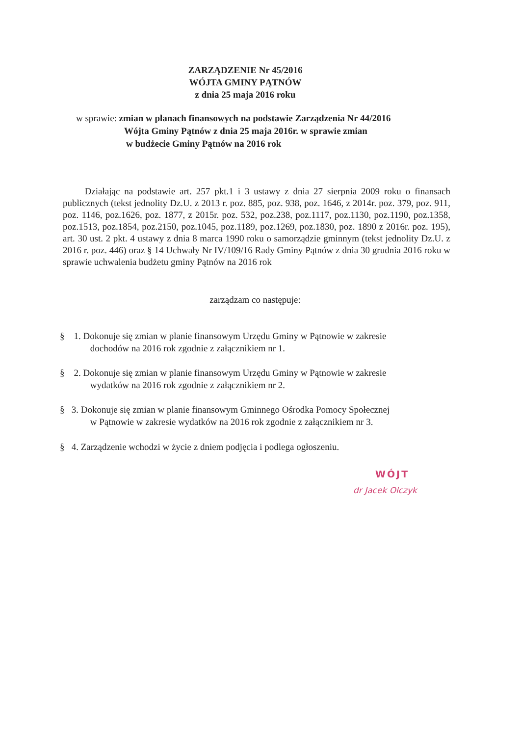ZARZĄDZENIE Nr 45/2016
WÓJTA GMINY PĄTNÓW
z dnia 25 maja 2016 roku
w sprawie: zmian w planach finansowych na podstawie Zarządzenia Nr 44/2016
Wójta Gminy Pątnów z dnia 25 maja 2016r. w sprawie zmian
w budżecie Gminy Pątnów na 2016 rok
Działając na podstawie art. 257 pkt.1 i 3 ustawy z dnia 27 sierpnia 2009 roku o finansach publicznych (tekst jednolity Dz.U. z 2013 r. poz. 885, poz. 938, poz. 1646, z 2014r. poz. 379, poz. 911, poz. 1146, poz.1626, poz. 1877, z 2015r. poz. 532, poz.238, poz.1117, poz.1130, poz.1190, poz.1358, poz.1513, poz.1854, poz.2150, poz.1045, poz.1189, poz.1269, poz.1830, poz. 1890 z 2016r. poz. 195), art. 30 ust. 2 pkt. 4 ustawy z dnia 8 marca 1990 roku o samorządzie gminnym (tekst jednolity Dz.U. z 2016 r. poz. 446) oraz § 14 Uchwały Nr IV/109/16 Rady Gminy Pątnów z dnia 30 grudnia 2016 roku w sprawie uchwalenia budżetu gminy Pątnów na 2016 rok
zarządzam co następuje:
§ 1. Dokonuje się zmian w planie finansowym Urzędu Gminy w Pątnowie w zakresie
dochodów na 2016 rok zgodnie z załącznikiem nr 1.
§ 2. Dokonuje się zmian w planie finansowym Urzędu Gminy w Pątnowie w zakresie
wydatków na 2016 rok zgodnie z załącznikiem nr 2.
§ 3. Dokonuje się zmian w planie finansowym Gminnego Ośrodka Pomocy Społecznej
w Pątnowie w zakresie wydatków na 2016 rok zgodnie z załącznikiem nr 3.
§ 4. Zarządzenie wchodzi w życie z dniem podjęcia i podlega ogłoszeniu.
WÓJT
dr Jacek Olczyk